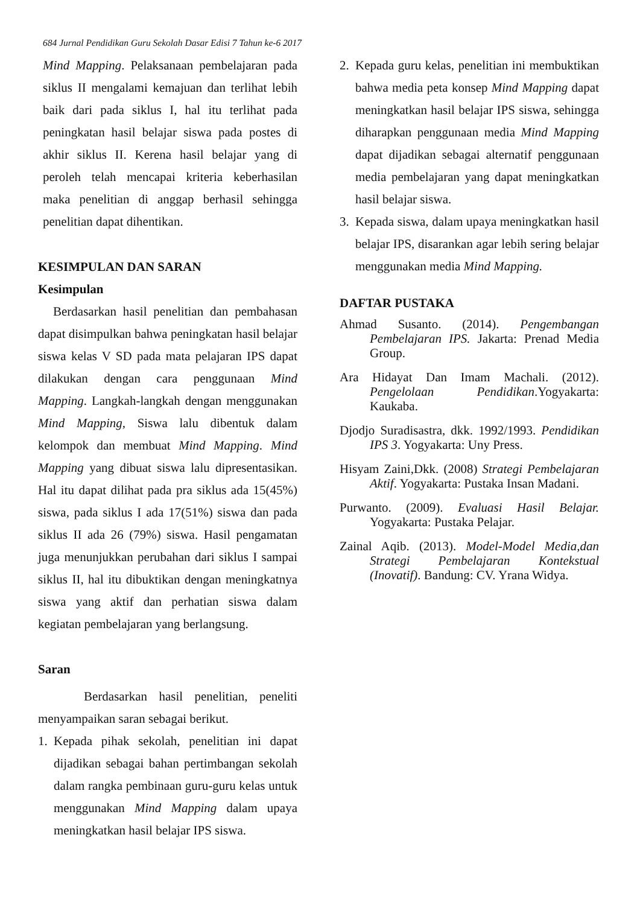684 Jurnal Pendidikan Guru Sekolah Dasar Edisi 7 Tahun ke-6 2017
Mind Mapping. Pelaksanaan pembelajaran pada siklus II mengalami kemajuan dan terlihat lebih baik dari pada siklus I, hal itu terlihat pada peningkatan hasil belajar siswa pada postes di akhir siklus II. Kerena hasil belajar yang di peroleh telah mencapai kriteria keberhasilan maka penelitian di anggap berhasil sehingga penelitian dapat dihentikan.
KESIMPULAN DAN SARAN
Kesimpulan
Berdasarkan hasil penelitian dan pembahasan dapat disimpulkan bahwa peningkatan hasil belajar siswa kelas V SD pada mata pelajaran IPS dapat dilakukan dengan cara penggunaan Mind Mapping. Langkah-langkah dengan menggunakan Mind Mapping, Siswa lalu dibentuk dalam kelompok dan membuat Mind Mapping. Mind Mapping yang dibuat siswa lalu dipresentasikan. Hal itu dapat dilihat pada pra siklus ada 15(45%) siswa, pada siklus I ada 17(51%) siswa dan pada siklus II ada 26 (79%) siswa. Hasil pengamatan juga menunjukkan perubahan dari siklus I sampai siklus II, hal itu dibuktikan dengan meningkatnya siswa yang aktif dan perhatian siswa dalam kegiatan pembelajaran yang berlangsung.
Saran
Berdasarkan hasil penelitian, peneliti menyampaikan saran sebagai berikut.
1. Kepada pihak sekolah, penelitian ini dapat dijadikan sebagai bahan pertimbangan sekolah dalam rangka pembinaan guru-guru kelas untuk menggunakan Mind Mapping dalam upaya meningkatkan hasil belajar IPS siswa.
2. Kepada guru kelas, penelitian ini membuktikan bahwa media peta konsep Mind Mapping dapat meningkatkan hasil belajar IPS siswa, sehingga diharapkan penggunaan media Mind Mapping dapat dijadikan sebagai alternatif penggunaan media pembelajaran yang dapat meningkatkan hasil belajar siswa.
3. Kepada siswa, dalam upaya meningkatkan hasil belajar IPS, disarankan agar lebih sering belajar menggunakan media Mind Mapping.
DAFTAR PUSTAKA
Ahmad Susanto. (2014). Pengembangan Pembelajaran IPS. Jakarta: Prenad Media Group.
Ara Hidayat Dan Imam Machali. (2012). Pengelolaan Pendidikan.Yogyakarta: Kaukaba.
Djodjo Suradisastra, dkk. 1992/1993. Pendidikan IPS 3. Yogyakarta: Uny Press.
Hisyam Zaini,Dkk. (2008) Strategi Pembelajaran Aktif. Yogyakarta: Pustaka Insan Madani.
Purwanto. (2009). Evaluasi Hasil Belajar. Yogyakarta: Pustaka Pelajar.
Zainal Aqib. (2013). Model-Model Media,dan Strategi Pembelajaran Kontekstual (Inovatif). Bandung: CV. Yrana Widya.